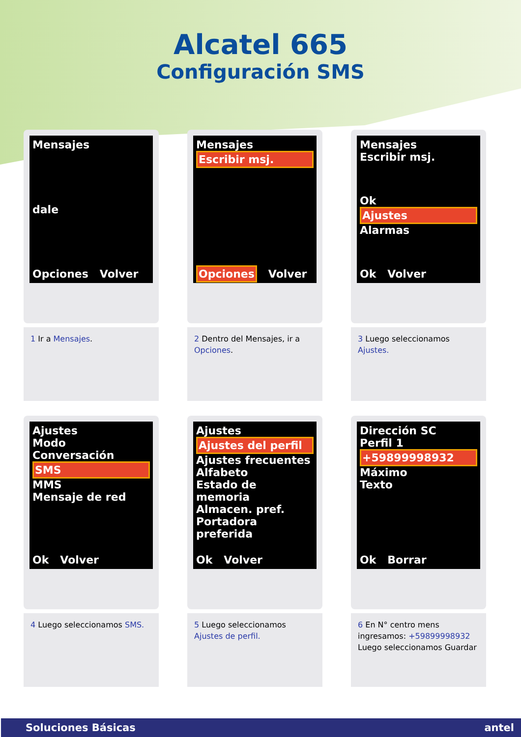Alcatel 665
Configuración SMS
Mensajes
dale
Opciones Volver
1 Ir a Mensajes.
Mensajes
Escribir msj.
Opciones Volver
2 Dentro del Mensajes, ir a Opciones.
Mensajes
Escribir msj.
Ok
Ajustes
Alarmas
Ok Volver
3 Luego seleccionamos Ajustes.
Ajustes
Modo Conversación
SMS
MMS
Mensaje de red
Ok Volver
4 Luego seleccionamos SMS.
Ajustes
Ajustes del perfil
Ajustes frecuentes
Alfabeto
Estado de memoria
Almacen. pref.
Portadora preferida
Ok Volver
5 Luego seleccionamos Ajustes de perfil.
Dirección SC
Perfil 1
+59899998932
Máximo
Texto
Ok Borrar
6 En N° centro mens ingresamos: +59899998932 Luego seleccionamos Guardar
Soluciones Básicas antel